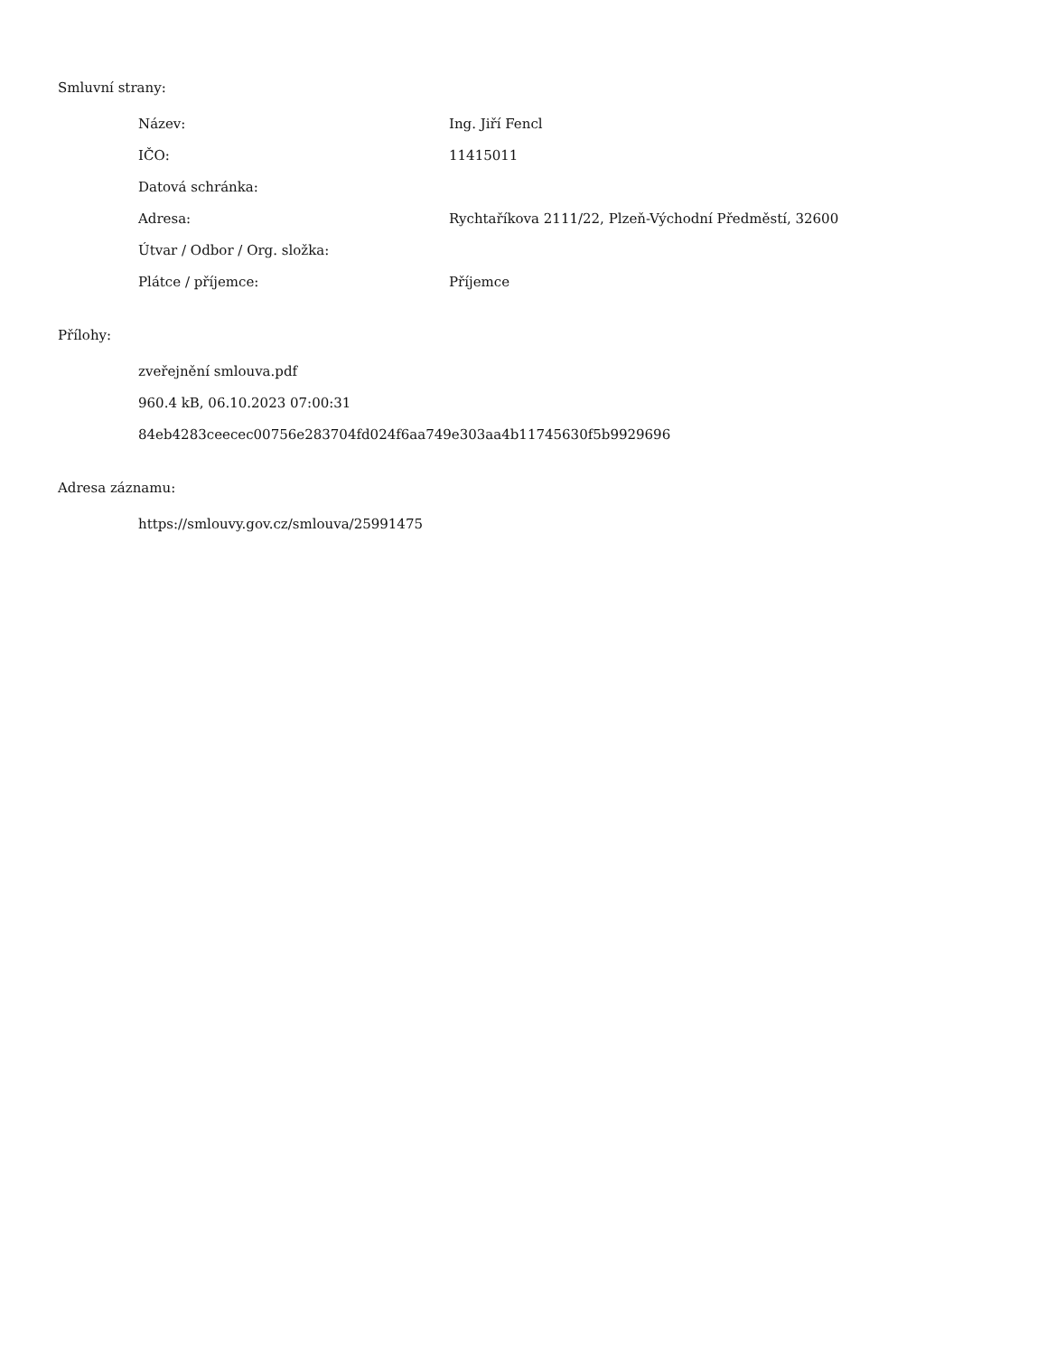Smluvní strany:
| Název: | Ing. Jiří Fencl |
| IČO: | 11415011 |
| Datová schránka: | |
| Adresa: | Rychtaříkova 2111/22, Plzeň-Východní Předměstí, 32600 |
| Útvar / Odbor / Org. složka: | |
| Plátce / příjemce: | Příjemce |
Přílohy:
zveřejnění smlouva.pdf
960.4 kB, 06.10.2023 07:00:31
84eb4283ceecec00756e283704fd024f6aa749e303aa4b11745630f5b9929696
Adresa záznamu:
https://smlouvy.gov.cz/smlouva/25991475